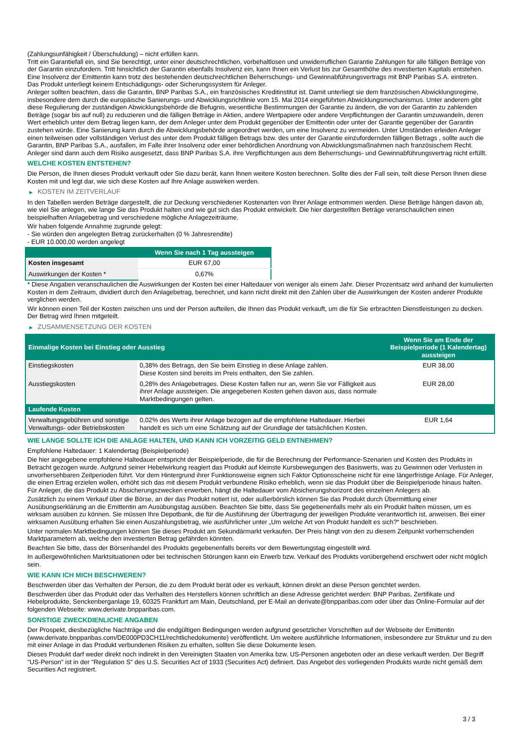(Zahlungsunfähigkeit / Überschuldung) – nicht erfüllen kann.
Tritt ein Garantiefall ein, sind Sie berechtigt, unter einer deutschrechtlichen, vorbehaltlosen und unwiderruflichen Garantie Zahlungen für alle fälligen Beträge von der Garantin einzufordern. Tritt hinsichtlich der Garantin ebenfalls Insolvenz ein, kann Ihnen ein Verlust bis zur Gesamthöhe des investierten Kapitals entstehen. Eine Insolvenz der Emittentin kann trotz des bestehenden deutschrechtlichen Beherrschungs- und Gewinnabführungsvertrags mit BNP Paribas S.A. eintreten.
Das Produkt unterliegt keinem Entschädigungs- oder Sicherungssystem für Anleger.
Anleger sollten beachten, dass die Garantin, BNP Paribas S.A., ein französisches Kreditinstitut ist. Damit unterliegt sie dem französischen Abwicklungsregime, insbesondere dem durch die europäische Sanierungs- und Abwicklungsrichtlinie vom 15. Mai 2014 eingeführten Abwicklungsmechanismus. Unter anderem gibt diese Regulierung der zuständigen Abwicklungsbehörde die Befugnis, wesentliche Bestimmungen der Garantie zu ändern, die von der Garantin zu zahlenden Beträge (sogar bis auf null) zu reduzieren und die fälligen Beträge in Aktien, andere Wertpapiere oder andere Verpflichtungen der Garantin umzuwandeln, deren Wert erheblich unter dem Betrag liegen kann, der dem Anleger unter dem Produkt gegenüber der Emittentin oder unter der Garantie gegenüber der Garantin zustehen würde. Eine Sanierung kann durch die Abwicklungsbehörde angeordnet werden, um eine Insolvenz zu vermeiden. Unter Umständen erleiden Anleger einen teilweisen oder vollständigen Verlust des unter dem Produkt fälligen Betrags bzw. des unter der Garantie einzufordernden fälligen Betrags , sollte auch die Garantin, BNP Paribas S.A., ausfallen, im Falle ihrer Insolvenz oder einer behördlichen Anordnung von Abwicklungsmaßnahmen nach französischem Recht. Anleger sind dann auch dem Risiko ausgesetzt, dass BNP Paribas S.A. ihre Verpflichtungen aus dem Beherrschungs- und Gewinnabführungsvertrag nicht erfüllt.
WELCHE KOSTEN ENTSTEHEN?
Die Person, die Ihnen dieses Produkt verkauft oder Sie dazu berät, kann Ihnen weitere Kosten berechnen. Sollte dies der Fall sein, teilt diese Person Ihnen diese Kosten mit und legt dar, wie sich diese Kosten auf Ihre Anlage auswirken werden.
▶ KOSTEN IM ZEITVERLAUF
In den Tabellen werden Beträge dargestellt, die zur Deckung verschiedener Kostenarten von Ihrer Anlage entnommen werden. Diese Beträge hängen davon ab, wie viel Sie anlegen, wie lange Sie das Produkt halten und wie gut sich das Produkt entwickelt. Die hier dargestellten Beträge veranschaulichen einen beispielhaften Anlagebetrag und verschiedene mögliche Anlagezeiträume.
Wir haben folgende Annahme zugrunde gelegt:
- Sie würden den angelegten Betrag zurückerhalten (0 % Jahresrendite)
- EUR 10.000,00 werden angelegt
| | Wenn Sie nach 1 Tag aussteigen |
| --- | --- |
| Kosten insgesamt | EUR 67,00 |
| Auswirkungen der Kosten * | 0,67% |
* Diese Angaben veranschaulichen die Auswirkungen der Kosten bei einer Haltedauer von weniger als einem Jahr. Dieser Prozentsatz wird anhand der kumulierten Kosten in dem Zeitraum, dividiert durch den Anlagebetrag, berechnet, und kann nicht direkt mit den Zahlen über die Auswirkungen der Kosten anderer Produkte verglichen werden.
Wir können einen Teil der Kosten zwischen uns und der Person aufteilen, die Ihnen das Produkt verkauft, um die für Sie erbrachten Dienstleistungen zu decken. Der Betrag wird Ihnen mitgeteilt.
▶ ZUSAMMENSETZUNG DER KOSTEN
| Einmalige Kosten bei Einstieg oder Ausstieg | | Wenn Sie am Ende der Beispielperiode (1 Kalendertag) aussteigen |
| --- | --- | --- |
| Einstiegskosten | 0,38% des Betrags, den Sie beim Einstieg in diese Anlage zahlen. Diese Kosten sind bereits im Preis enthalten, den Sie zahlen. | EUR 38,00 |
| Ausstiegskosten | 0,28% des Anlagebetrages. Diese Kosten fallen nur an, wenn Sie vor Fälligkeit aus ihrer Anlage aussteigen. Die angegebenen Kosten gehen davon aus, dass normale Marktbedingungen gelten. | EUR 28,00 |
| Laufende Kosten | | |
| Verwaltungsgebühren und sonstige Verwaltungs- oder Betriebskosten | 0,02% des Werts ihrer Anlage bezogen auf die empfohlene Haltedauer. Hierbei handelt es sich um eine Schätzung auf der Grundlage der tatsächlichen Kosten. | EUR 1,64 |
WIE LANGE SOLLTE ICH DIE ANLAGE HALTEN, UND KANN ICH VORZEITIG GELD ENTNEHMEN?
Empfohlene Haltedauer: 1 Kalendertag (Beispielperiode)
Die hier angegebene empfohlene Haltedauer entspricht der Beispielperiode, die für die Berechnung der Performance-Szenarien und Kosten des Produkts in Betracht gezogen wurde. Aufgrund seiner Hebelwirkung reagiert das Produkt auf kleinste Kursbewegungen des Basiswerts, was zu Gewinnen oder Verlusten in unvorhersehbaren Zeitperioden führt. Vor dem Hintergrund ihrer Funktionsweise eignen sich Faktor Optionsscheine nicht für eine längerfristige Anlage. Für Anleger, die einen Ertrag erzielen wollen, erhöht sich das mit diesem Produkt verbundene Risiko erheblich, wenn sie das Produkt über die Beispielperiode hinaus halten. Für Anleger, die das Produkt zu Absicherungszwecken erwerben, hängt die Haltedauer vom Absicherungshorizont des einzelnen Anlegers ab.
Zusätzlich zu einem Verkauf über die Börse, an der das Produkt notiert ist, oder außerbörslich können Sie das Produkt durch Übermittlung einer Ausübungserklärung an die Emittentin am Ausübungstag ausüben. Beachten Sie bitte, dass Sie gegebenenfalls mehr als ein Produkt halten müssen, um es wirksam ausüben zu können. Sie müssen Ihre Depotbank, die für die Ausführung der Übertragung der jeweiligen Produkte verantwortlich ist, anweisen. Bei einer wirksamen Ausübung erhalten Sie einen Auszahlungsbetrag, wie ausführlicher unter „Um welche Art von Produkt handelt es sich?“ beschrieben.
Unter normalen Marktbedingungen können Sie dieses Produkt am Sekundärmarkt verkaufen. Der Preis hängt von den zu diesem Zeitpunkt vorherrschenden Marktparametern ab, welche den investierten Betrag gefährden könnten.
Beachten Sie bitte, dass der Börsenhandel des Produkts gegebenenfalls bereits vor dem Bewertungstag eingestellt wird.
In außergewöhnlichen Marktsituationen oder bei technischen Störungen kann ein Erwerb bzw. Verkauf des Produkts vorübergehend erschwert oder nicht möglich sein.
WIE KANN ICH MICH BESCHWEREN?
Beschwerden über das Verhalten der Person, die zu dem Produkt berät oder es verkauft, können direkt an diese Person gerichtet werden.
Beschwerden über das Produkt oder das Verhalten des Herstellers können schriftlich an diese Adresse gerichtet werden: BNP Paribas, Zertifikate und Hebelprodukte, Senckenberganlage 19, 60325 Frankfurt am Main, Deutschland, per E-Mail an derivate@bnpparibas.com oder über das Online-Formular auf der folgenden Webseite: www.derivate.bnpparibas.com.
SONSTIGE ZWECKDIENLICHE ANGABEN
Der Prospekt, diesbezügliche Nachträge und die endgültigen Bedingungen werden aufgrund gesetzlicher Vorschriften auf der Webseite der Emittentin (www.derivate.bnpparibas.com/DE000PD3CH11/rechtlichedokumente) veröffentlicht. Um weitere ausführliche Informationen, insbesondere zur Struktur und zu den mit einer Anlage in das Produkt verbundenen Risiken zu erhalten, sollten Sie diese Dokumente lesen.
Dieses Produkt darf weder direkt noch indirekt in den Vereinigten Staaten von Amerika bzw. US-Personen angeboten oder an diese verkauft werden. Der Begriff "US-Person" ist in der "Regulation S" des U.S. Securities Act of 1933 (Securities Act) definiert. Das Angebot des vorliegenden Produkts wurde nicht gemäß dem Securities Act registriert.
3 / 3